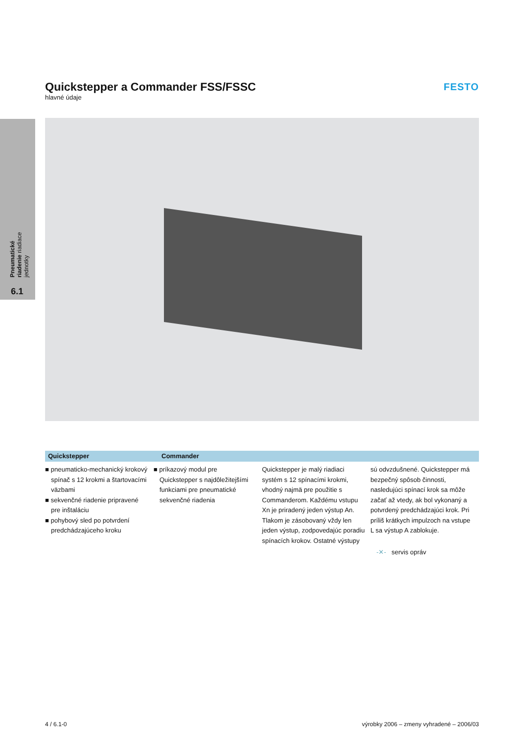Quickstepper a Commander FSS/FSSC
hlavné údaje
FESTO
Pneumatické riadenie riadiace jednotky
6.1
Quickstepper Commander
■ pneumaticko-mechanický krokový spínač s 12 krokmi a štartovacími väzbami
■ sekvenčné riadenie pripravené pre inštaláciu
■ pohybový sled po potvrdení predchádzajúceho kroku
■ príkazový modul pre Quickstepper s najdôležitejšími funkciami pre pneumatické sekvenčné riadenia
Quickstepper je malý riadiaci systém s 12 spínacími krokmi, vhodný najmä pre použitie s Commanderom. Každému vstupu Xn je priradený jeden výstup An. Tlakom je zásobovaný vždy len jeden výstup, zodpovedajúc poradiu spínacích krokov. Ostatné výstupy
sú odvzdušnené. Quickstepper má bezpečný spôsob činnosti, nasledujúci spínací krok sa môže začať až vtedy, ak bol vykonaný a potvrdený predchádzajúci krok. Pri príliš krátkych impulzoch na vstupe L sa výstup A zablokuje.
-✕- servis opráv
4 / 6.1-0 výrobky 2006 – zmeny vyhradené – 2006/03